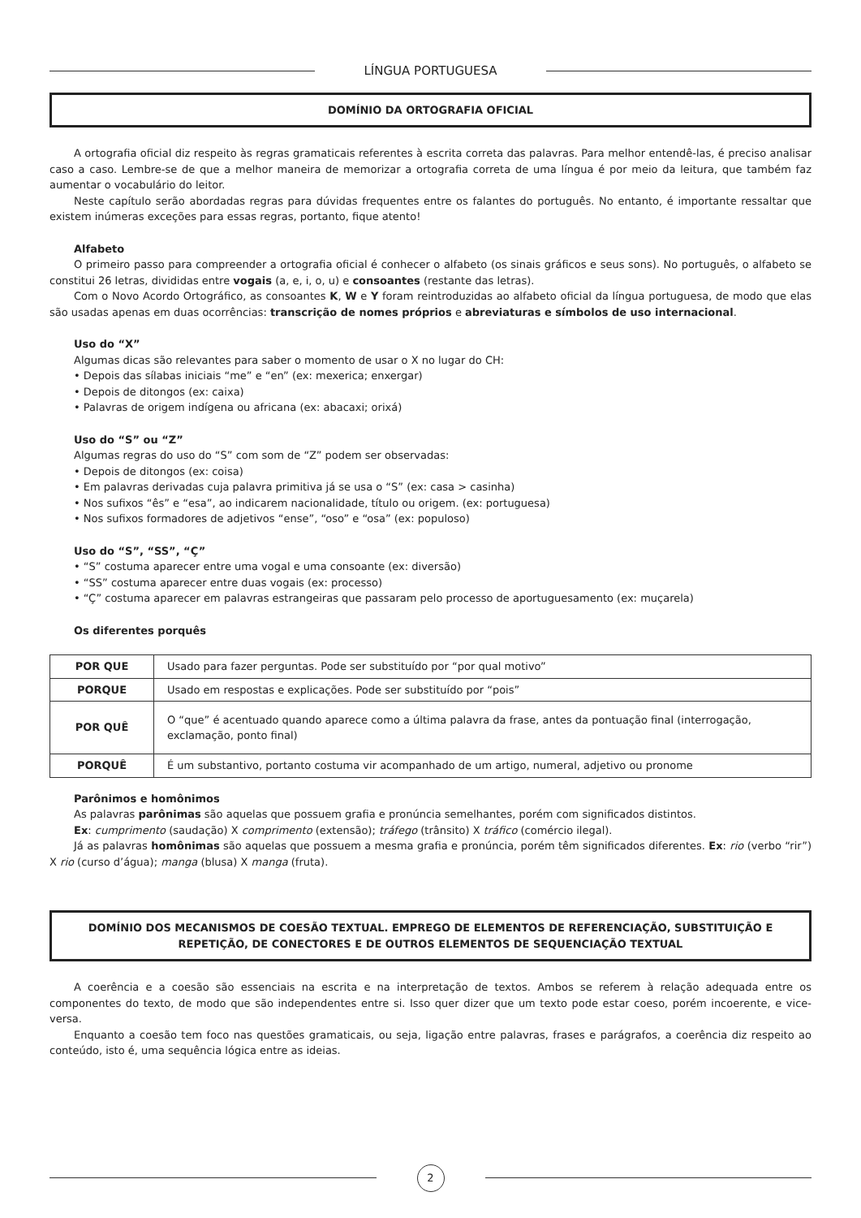LÍNGUA PORTUGUESA
DOMÍNIO DA ORTOGRAFIA OFICIAL
A ortografia oficial diz respeito às regras gramaticais referentes à escrita correta das palavras. Para melhor entendê-las, é preciso analisar caso a caso. Lembre-se de que a melhor maneira de memorizar a ortografia correta de uma língua é por meio da leitura, que também faz aumentar o vocabulário do leitor.
Neste capítulo serão abordadas regras para dúvidas frequentes entre os falantes do português. No entanto, é importante ressaltar que existem inúmeras exceções para essas regras, portanto, fique atento!
Alfabeto
O primeiro passo para compreender a ortografia oficial é conhecer o alfabeto (os sinais gráficos e seus sons). No português, o alfabeto se constitui 26 letras, divididas entre vogais (a, e, i, o, u) e consoantes (restante das letras).
Com o Novo Acordo Ortográfico, as consoantes K, W e Y foram reintroduzidas ao alfabeto oficial da língua portuguesa, de modo que elas são usadas apenas em duas ocorrências: transcrição de nomes próprios e abreviaturas e símbolos de uso internacional.
Uso do “X”
Algumas dicas são relevantes para saber o momento de usar o X no lugar do CH:
• Depois das sílabas iniciais “me” e “en” (ex: mexerica; enxergar)
• Depois de ditongos (ex: caixa)
• Palavras de origem indígena ou africana (ex: abacaxi; orixá)
Uso do “S” ou “Z”
Algumas regras do uso do “S” com som de “Z” podem ser observadas:
• Depois de ditongos (ex: coisa)
• Em palavras derivadas cuja palavra primitiva já se usa o “S” (ex: casa > casinha)
• Nos sufixos “ês” e “esa”, ao indicarem nacionalidade, título ou origem. (ex: portuguesa)
• Nos sufixos formadores de adjetivos “ense”, “oso” e “osa” (ex: populoso)
Uso do “S”, “SS”, “Ç”
• “S” costuma aparecer entre uma vogal e uma consoante (ex: diversão)
• “SS” costuma aparecer entre duas vogais (ex: processo)
• “Ç” costuma aparecer em palavras estrangeiras que passaram pelo processo de aportuguesamento (ex: muçarela)
Os diferentes porquês
| POR QUE | Usado para fazer perguntas. Pode ser substituído por “por qual motivo” |
| PORQUE | Usado em respostas e explicações. Pode ser substituído por “pois” |
| POR QUÊ | O “que” é acentuado quando aparece como a última palavra da frase, antes da pontuação final (interrogação, exclamação, ponto final) |
| PORQUÊ | É um substantivo, portanto costuma vir acompanhado de um artigo, numeral, adjetivo ou pronome |
Parônimos e homônimos
As palavras parônimas são aquelas que possuem grafia e pronúncia semelhantes, porém com significados distintos.
Ex: cumprimento (saudação) X comprimento (extensão); tráfego (trânsito) X tráfico (comércio ilegal).
Já as palavras homônimas são aquelas que possuem a mesma grafia e pronúncia, porém têm significados diferentes. Ex: rio (verbo “rir”) X rio (curso d’água); manga (blusa) X manga (fruta).
DOMÍNIO DOS MECANISMOS DE COESÃO TEXTUAL. EMPREGO DE ELEMENTOS DE REFERENCIAÇÃO, SUBSTITUIÇÃO E REPETIÇÃO, DE CONECTORES E DE OUTROS ELEMENTOS DE SEQUENCIAÇÃO TEXTUAL
A coerência e a coesão são essenciais na escrita e na interpretação de textos. Ambos se referem à relação adequada entre os componentes do texto, de modo que são independentes entre si. Isso quer dizer que um texto pode estar coeso, porém incoerente, e vice-versa.
Enquanto a coesão tem foco nas questões gramaticais, ou seja, ligação entre palavras, frases e parágrafos, a coerência diz respeito ao conteúdo, isto é, uma sequência lógica entre as ideias.
2